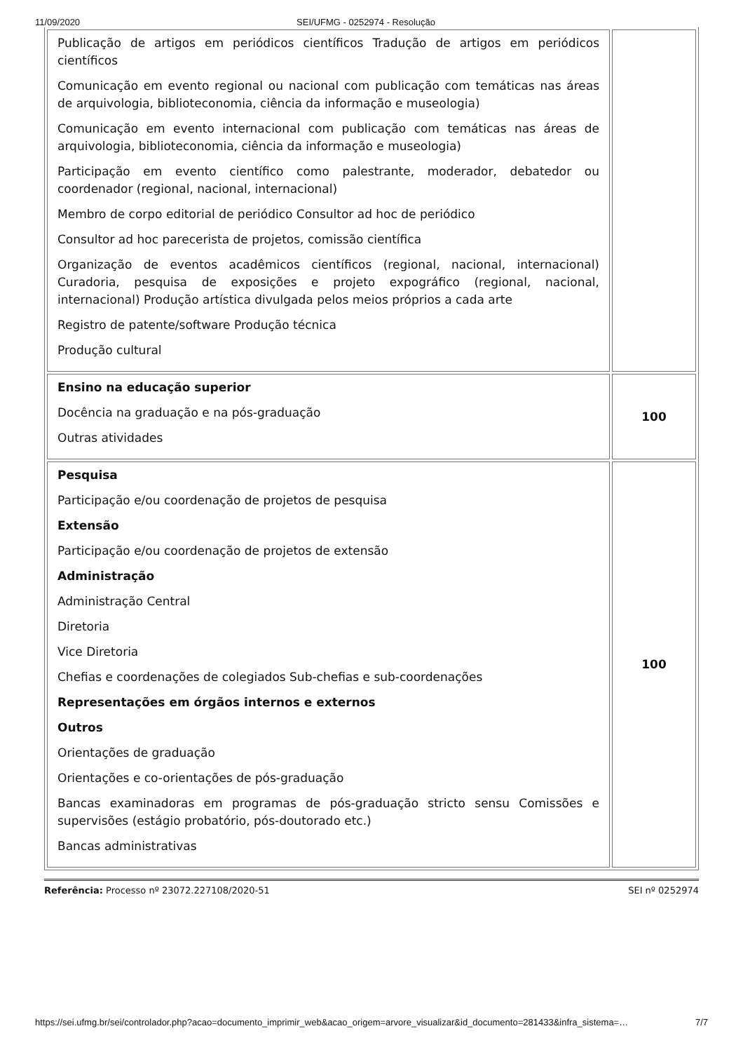11/09/2020 SEI/UFMG - 0252974 - Resolução
| Publicação de artigos em periódicos científicos Tradução de artigos em periódicos científicos Comunicação em evento regional ou nacional com publicação com temáticas nas áreas de arquivologia, biblioteconomia, ciência da informação e museologia) Comunicação em evento internacional com publicação com temáticas nas áreas de arquivologia, biblioteconomia, ciência da informação e museologia) Participação em evento científico como palestrante, moderador, debatedor ou coordenador (regional, nacional, internacional) Membro de corpo editorial de periódico Consultor ad hoc de periódico Consultor ad hoc parecerista de projetos, comissão científica Organização de eventos acadêmicos científicos (regional, nacional, internacional) Curadoria, pesquisa de exposições e projeto expográfico (regional, nacional, internacional) Produção artística divulgada pelos meios próprios a cada arte Registro de patente/software Produção técnica Produção cultural | |
| Ensino na educação superior Docência na graduação e na pós-graduação Outras atividades | 100 |
| Pesquisa Participação e/ou coordenação de projetos de pesquisa Extensão Participação e/ou coordenação de projetos de extensão Administração Administração Central Diretoria Vice Diretoria Chefias e coordenações de colegiados Sub-chefias e sub-coordenações Representações em órgãos internos e externos Outros Orientações de graduação Orientações e co-orientações de pós-graduação Bancas examinadoras em programas de pós-graduação stricto sensu Comissões e supervisões (estágio probatório, pós-doutorado etc.) Bancas administrativas | 100 |
Referência: Processo nº 23072.227108/2020-51 SEI nº 0252974
https://sei.ufmg.br/sei/controlador.php?acao=documento_imprimir_web&acao_origem=arvore_visualizar&id_documento=281433&infra_sistema=… 7/7